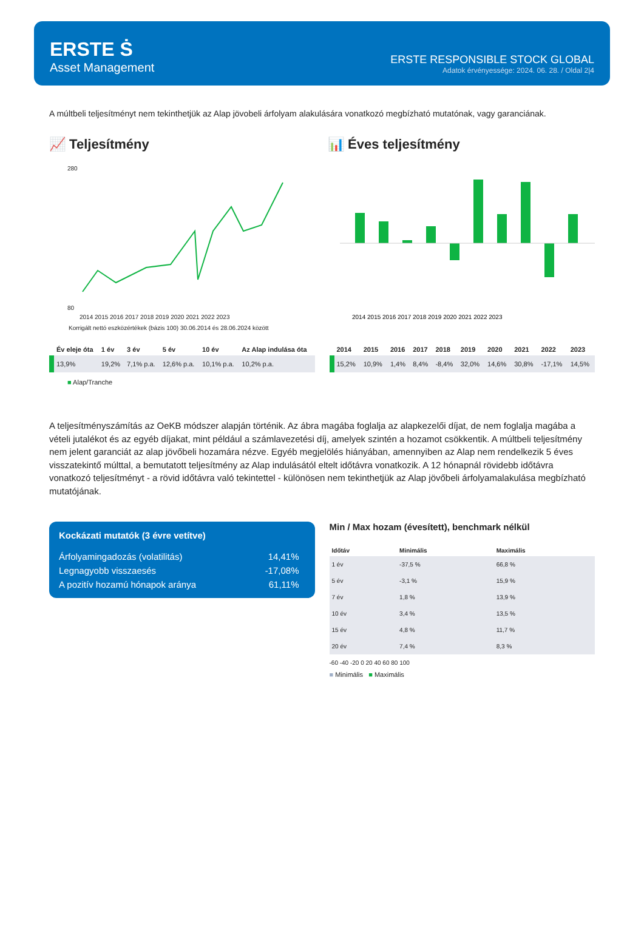ERSTE Ṡ
Asset Management
ERSTE RESPONSIBLE STOCK GLOBAL
Adatok érvényessége: 2024. 06. 28. / Oldal 2|4
A múltbeli teljesítményt nem tekinthetjük az Alap jövobeli árfolyam alakulására vonatkozó megbízható mutatónak, vagy garanciának.
📈 Teljesítmény
280
80
2014 2015 2016 2017 2018 2019 2020 2021 2022 2023
Korrigált nettó eszközértékek (bázis 100) 30.06.2014 és 28.06.2024 között
📊 Éves teljesítmény
2014 2015 2016 2017 2018 2019 2020 2021 2022 2023
| | Év eleje óta | 1 év | 3 év | 5 év | 10 év | Az Alap indulása óta |
| --- | --- | --- | --- | --- | --- | --- |
| | 13,9% | 19,2% | 7,1% p.a. | 12,6% p.a. | 10,1% p.a. | 10,2% p.a. |
■ Alap/Tranche
| | 2014 | 2015 | 2016 | 2017 | 2018 | 2019 | 2020 | 2021 | 2022 | 2023 |
| --- | --- | --- | --- | --- | --- | --- | --- | --- | --- | --- |
| | 15,2% | 10,9% | 1,4% | 8,4% | -8,4% | 32,0% | 14,6% | 30,8% | -17,1% | 14,5% |
A teljesítményszámítás az OeKB módszer alapján történik. Az ábra magába foglalja az alapkezelői díjat, de nem foglalja magába a vételi jutalékot és az egyéb díjakat, mint például a számlavezetési díj, amelyek szintén a hozamot csökkentik. A múltbeli teljesítmény nem jelent garanciát az alap jövőbeli hozamára nézve. Egyéb megjelölés hiányában, amennyiben az Alap nem rendelkezik 5 éves visszatekintő múlttal, a bemutatott teljesítmény az Alap indulásától eltelt időtávra vonatkozik. A 12 hónapnál rövidebb időtávra vonatkozó teljesítményt - a rövid időtávra való tekintettel - különösen nem tekinthetjük az Alap jövőbeli árfolyamalakulása megbízható mutatójának.
Kockázati mutatók (3 évre vetítve)
Árfolyamingadozás (volatilitás) 14,41%
Legnagyobb visszaesés -17,08%
A pozitív hozamú hónapok aránya 61,11%
Min / Max hozam (évesített), benchmark nélkül
| Időtáv | Minimális | Maximális |
| --- | --- | --- |
| 1 év | -37,5 % | 66,8 % |
| 5 év | -3,1 % | 15,9 % |
| 7 év | 1,8 % | 13,9 % |
| 10 év | 3,4 % | 13,5 % |
| 15 év | 4,8 % | 11,7 % |
| 20 év | 7,4 % | 8,3 % |
-60 -40 -20 0 20 40 60 80 100
■ Minimális ■ Maximális